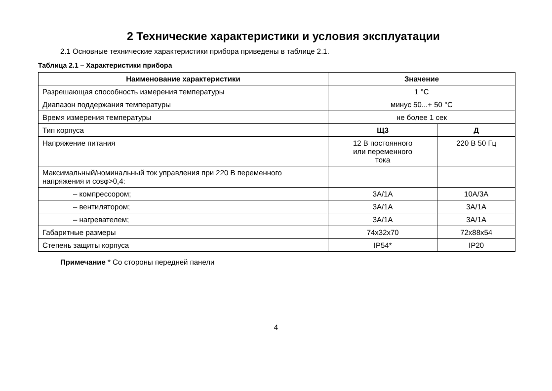2 Технические характеристики и условия эксплуатации
2.1 Основные технические характеристики прибора приведены в таблице 2.1.
Таблица 2.1 – Характеристики прибора
| Наименование характеристики | Значение | |
| --- | --- | --- |
| Разрешающая способность измерения температуры | 1 °С | |
| Диапазон поддержания температуры | минус 50...+ 50 °С | |
| Время измерения температуры | не более 1 сек | |
| Тип корпуса | Щ3 | Д |
| Напряжение питания | 12 В постоянного или переменного тока | 220 В 50 Гц |
| Максимальный/номинальный ток управления при 220 В переменного напряжения и cosφ>0,4: | | |
| – компрессором; | 3А/1А | 10А/3А |
| – вентилятором; | 3А/1А | 3А/1А |
| – нагревателем; | 3А/1А | 3А/1А |
| Габаритные размеры | 74x32x70 | 72x88x54 |
| Степень защиты корпуса | IP54* | IP20 |
Примечание * Со стороны передней панели
4